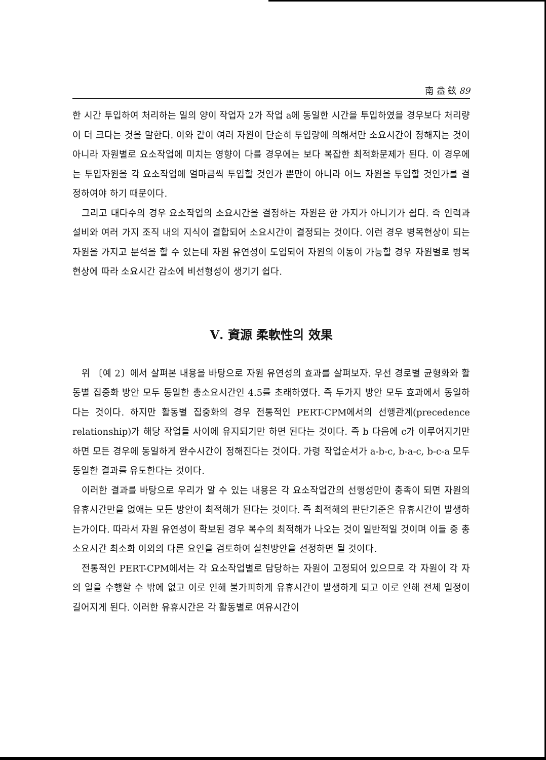南 益 鉉 89
한 시간 투입하여 처리하는 일의 양이 작업자 2가 작업 a에 동일한 시간을 투입하였을 경우보다 처리량이 더 크다는 것을 말한다. 이와 같이 여러 자원이 단순히 투입량에 의해서만 소요시간이 정해지는 것이 아니라 자원별로 요소작업에 미치는 영향이 다를 경우에는 보다 복잡한 최적화문제가 된다. 이 경우에는 투입자원을 각 요소작업에 얼마큼씩 투입할 것인가 뿐만이 아니라 어느 자원을 투입할 것인가를 결정하여야 하기 때문이다.
그리고 대다수의 경우 요소작업의 소요시간을 결정하는 자원은 한 가지가 아니기가 쉽다. 즉 인력과 설비와 여러 가지 조직 내의 지식이 결합되어 소요시간이 결정되는 것이다. 이런 경우 병목현상이 되는 자원을 가지고 분석을 할 수 있는데 자원 유연성이 도입되어 자원의 이동이 가능할 경우 자원별로 병목현상에 따라 소요시간 감소에 비선형성이 생기기 쉽다.
Ⅴ. 資源 柔軟性의 效果
위 〔예 2〕에서 살펴본 내용을 바탕으로 자원 유연성의 효과를 살펴보자. 우선 경로별 균형화와 활동별 집중화 방안 모두 동일한 총소요시간인 4.5를 초래하였다. 즉 두가지 방안 모두 효과에서 동일하다는 것이다. 하지만 활동별 집중화의 경우 전통적인 PERT-CPM에서의 선행관계(precedence relationship)가 해당 작업들 사이에 유지되기만 하면 된다는 것이다. 즉 b 다음에 c가 이루어지기만 하면 모든 경우에 동일하게 완수시간이 정해진다는 것이다. 가령 작업순서가 a-b-c, b-a-c, b-c-a 모두 동일한 결과를 유도한다는 것이다.
이러한 결과를 바탕으로 우리가 알 수 있는 내용은 각 요소작업간의 선행성만이 충족이 되면 자원의 유휴시간만을 없애는 모든 방안이 최적해가 된다는 것이다. 즉 최적해의 판단기준은 유휴시간이 발생하는가이다. 따라서 자원 유연성이 확보된 경우 복수의 최적해가 나오는 것이 일반적일 것이며 이들 중 총소요시간 최소화 이외의 다른 요인을 검토하여 실천방안을 선정하면 될 것이다.
전통적인 PERT-CPM에서는 각 요소작업별로 담당하는 자원이 고정되어 있으므로 각 자원이 각 자의 일을 수행할 수 밖에 없고 이로 인해 불가피하게 유휴시간이 발생하게 되고 이로 인해 전체 일정이 길어지게 된다. 이러한 유휴시간은 각 활동별로 여유시간이